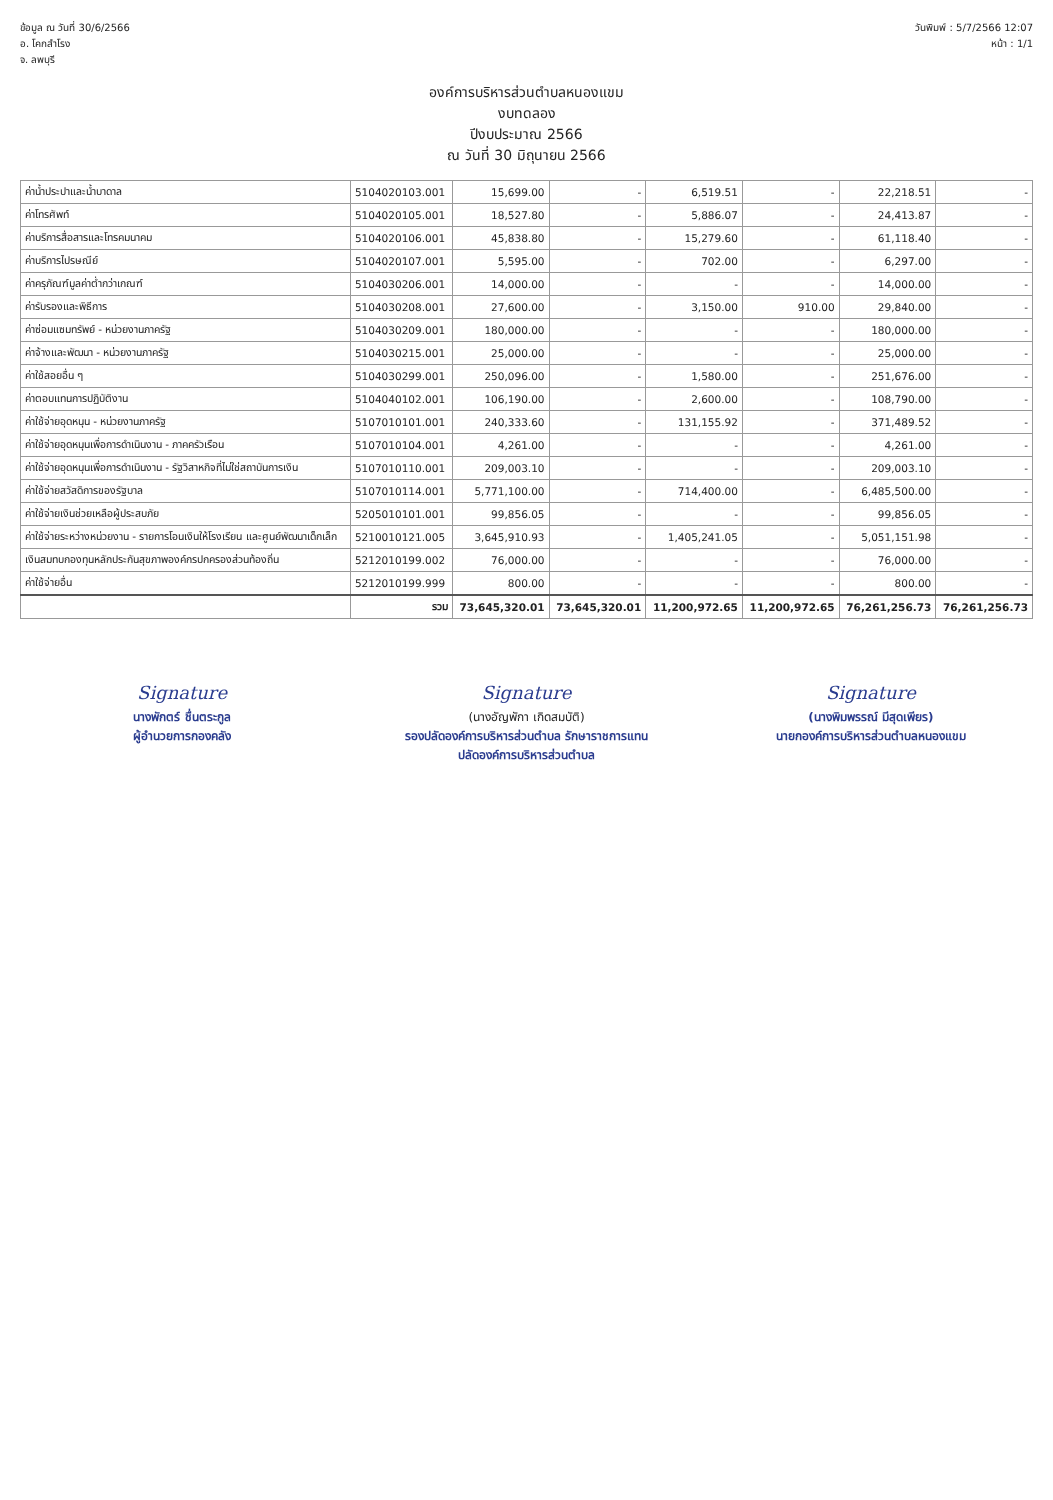ข้อมูล ณ วันที่ 30/6/2566
อ. โคกสำโรง
จ. ลพบุรี
วันพิมพ์ : 5/7/2566 12:07
หน้า : 1/1
องค์การบริหารส่วนตำบลหนองแขม
งบทดลอง
ปีงบประมาณ 2566
ณ วันที่ 30 มิถุนายน 2566
| ค่าน้ำประปาและน้ำบาดาล | 5104020103.001 | 15,699.00 | - | 6,519.51 | - | 22,218.51 | - |
| ค่าโทรศัพท์ | 5104020105.001 | 18,527.80 | - | 5,886.07 | - | 24,413.87 | - |
| ค่าบริการสื่อสารและโทรคมนาคม | 5104020106.001 | 45,838.80 | - | 15,279.60 | - | 61,118.40 | - |
| ค่าบริการไปรษณีย์ | 5104020107.001 | 5,595.00 | - | 702.00 | - | 6,297.00 | - |
| ค่าครุภัณฑ์มูลค่าต่ำกว่าเกณฑ์ | 5104030206.001 | 14,000.00 | - | - | - | 14,000.00 | - |
| ค่ารับรองและพิธีการ | 5104030208.001 | 27,600.00 | - | 3,150.00 | 910.00 | 29,840.00 | - |
| ค่าซ่อมแซมทรัพย์ - หน่วยงานภาครัฐ | 5104030209.001 | 180,000.00 | - | - | - | 180,000.00 | - |
| ค่าจ้างและพัฒนา - หน่วยงานภาครัฐ | 5104030215.001 | 25,000.00 | - | - | - | 25,000.00 | - |
| ค่าใช้สอยอื่น ๆ | 5104030299.001 | 250,096.00 | - | 1,580.00 | - | 251,676.00 | - |
| ค่าตอบแทนการปฏิบัติงาน | 5104040102.001 | 106,190.00 | - | 2,600.00 | - | 108,790.00 | - |
| ค่าใช้จ่ายอุดหนุน - หน่วยงานภาครัฐ | 5107010101.001 | 240,333.60 | - | 131,155.92 | - | 371,489.52 | - |
| ค่าใช้จ่ายอุดหนุนเพื่อการดำเนินงาน - ภาคครัวเรือน | 5107010104.001 | 4,261.00 | - | - | - | 4,261.00 | - |
| ค่าใช้จ่ายอุดหนุนเพื่อการดำเนินงาน - รัฐวิสาหกิจที่ไม่ใช่สถาบันการเงิน | 5107010110.001 | 209,003.10 | - | - | - | 209,003.10 | - |
| ค่าใช้จ่ายสวัสดิการของรัฐบาล | 5107010114.001 | 5,771,100.00 | - | 714,400.00 | - | 6,485,500.00 | - |
| ค่าใช้จ่ายเงินช่วยเหลือผู้ประสบภัย | 5205010101.001 | 99,856.05 | - | - | - | 99,856.05 | - |
| ค่าใช้จ่ายระหว่างหน่วยงาน - รายการโอนเงินให้โรงเรียน และศูนย์พัฒนาเด็กเล็ก | 5210010121.005 | 3,645,910.93 | - | 1,405,241.05 | - | 5,051,151.98 | - |
| เงินสมทบกองทุนหลักประกันสุขภาพองค์กรปกครองส่วนท้องถิ่น | 5212010199.002 | 76,000.00 | - | - | - | 76,000.00 | - |
| ค่าใช้จ่ายอื่น | 5212010199.999 | 800.00 | - | - | - | 800.00 | - |
| | รวม | 73,645,320.01 | 73,645,320.01 | 11,200,972.65 | 11,200,972.65 | 76,261,256.73 | 76,261,256.73 |
Signature
นางพักตร์ ชื่นตระกูล
ผู้อำนวยการกองคลัง
Signature
(นางอัญพักา เกิดสมบัติ)
รองปลัดองค์การบริหารส่วนตำบล รักษาราชการแทน
ปลัดองค์การบริหารส่วนตำบล
Signature
(นางพิมพรรณ์ มีสุดเพียร)
นายกองค์การบริหารส่วนตำบลหนองแขม